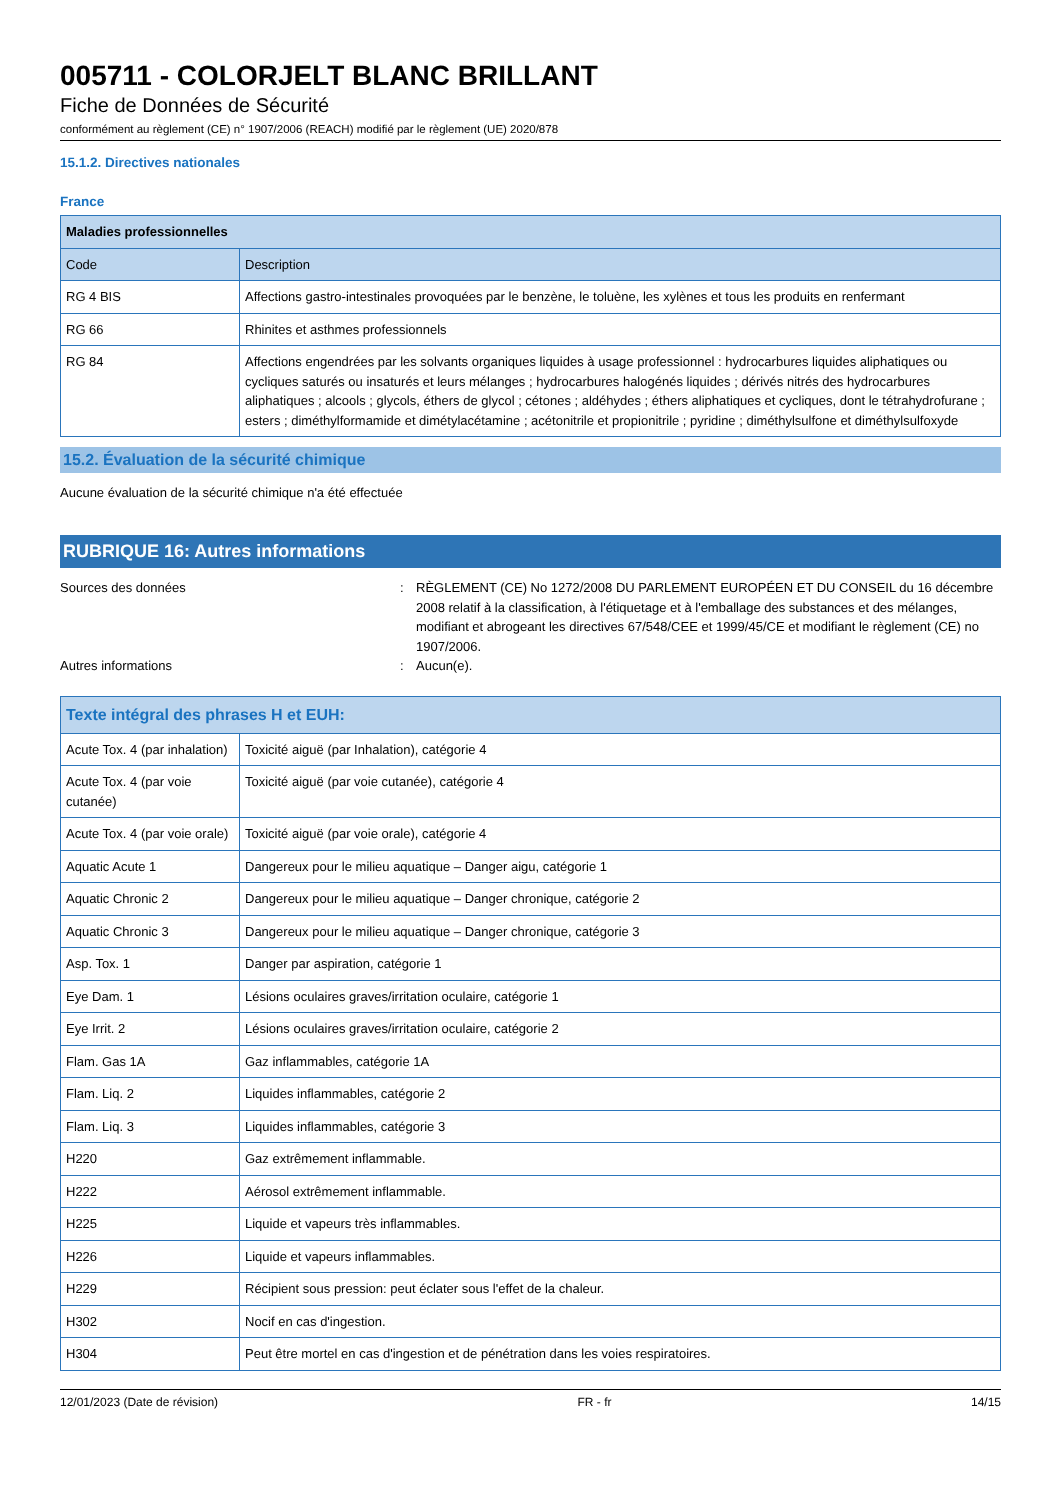005711 - COLORJELT BLANC BRILLANT
Fiche de Données de Sécurité
conformément au règlement (CE) n° 1907/2006 (REACH) modifié par le règlement (UE) 2020/878
15.1.2. Directives nationales
France
| Maladies professionnelles | |
| --- | --- |
| Code | Description |
| RG 4 BIS | Affections gastro-intestinales provoquées par le benzène, le toluène, les xylènes et tous les produits en renfermant |
| RG 66 | Rhinites et asthmes professionnels |
| RG 84 | Affections engendrées par les solvants organiques liquides à usage professionnel : hydrocarbures liquides aliphatiques ou cycliques saturés ou insaturés et leurs mélanges ; hydrocarbures halogénés liquides ; dérivés nitrés des hydrocarbures aliphatiques ; alcools ; glycols, éthers de glycol ; cétones ; aldéhydes ; éthers aliphatiques et cycliques, dont le tétrahydrofurane ; esters ; diméthylformamide et dimétylacétamine ; acétonitrile et propionitrile ; pyridine ; diméthylsulfone et diméthylsulfoxyde |
15.2. Évaluation de la sécurité chimique
Aucune évaluation de la sécurité chimique n'a été effectuée
RUBRIQUE 16: Autres informations
Sources des données : RÈGLEMENT (CE) No 1272/2008 DU PARLEMENT EUROPÉEN ET DU CONSEIL du 16 décembre 2008 relatif à la classification, à l'étiquetage et à l'emballage des substances et des mélanges, modifiant et abrogeant les directives 67/548/CEE et 1999/45/CE et modifiant le règlement (CE) no 1907/2006.
Autres informations : Aucun(e).
| Texte intégral des phrases H et EUH: | |
| --- | --- |
| Acute Tox. 4 (par inhalation) | Toxicité aiguë (par Inhalation), catégorie 4 |
| Acute Tox. 4 (par voie cutanée) | Toxicité aiguë (par voie cutanée), catégorie 4 |
| Acute Tox. 4 (par voie orale) | Toxicité aiguë (par voie orale), catégorie 4 |
| Aquatic Acute 1 | Dangereux pour le milieu aquatique – Danger aigu, catégorie 1 |
| Aquatic Chronic 2 | Dangereux pour le milieu aquatique – Danger chronique, catégorie 2 |
| Aquatic Chronic 3 | Dangereux pour le milieu aquatique – Danger chronique, catégorie 3 |
| Asp. Tox. 1 | Danger par aspiration, catégorie 1 |
| Eye Dam. 1 | Lésions oculaires graves/irritation oculaire, catégorie 1 |
| Eye Irrit. 2 | Lésions oculaires graves/irritation oculaire, catégorie 2 |
| Flam. Gas 1A | Gaz inflammables, catégorie 1A |
| Flam. Liq. 2 | Liquides inflammables, catégorie 2 |
| Flam. Liq. 3 | Liquides inflammables, catégorie 3 |
| H220 | Gaz extrêmement inflammable. |
| H222 | Aérosol extrêmement inflammable. |
| H225 | Liquide et vapeurs très inflammables. |
| H226 | Liquide et vapeurs inflammables. |
| H229 | Récipient sous pression: peut éclater sous l'effet de la chaleur. |
| H302 | Nocif en cas d'ingestion. |
| H304 | Peut être mortel en cas d'ingestion et de pénétration dans les voies respiratoires. |
12/01/2023 (Date de révision) FR - fr 14/15